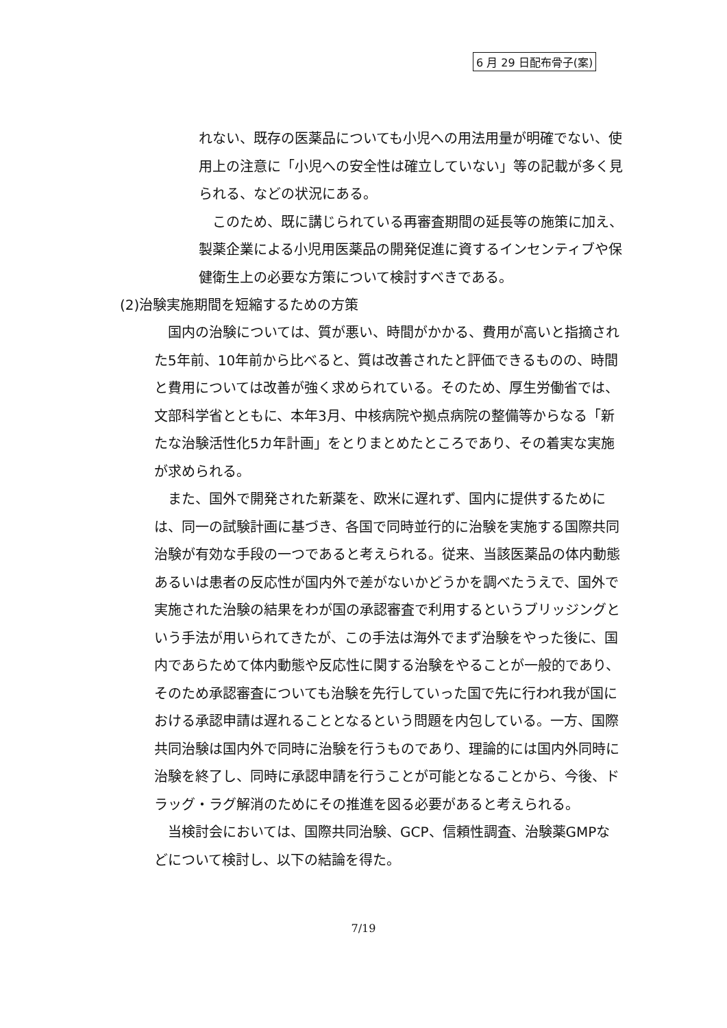6 月 29 日配布骨子(案)
れない、既存の医薬品についても小児への用法用量が明確でない、使用上の注意に「小児への安全性は確立していない」等の記載が多く見られる、などの状況にある。
　このため、既に講じられている再審査期間の延長等の施策に加え、製薬企業による小児用医薬品の開発促進に資するインセンティブや保健衛生上の必要な方策について検討すべきである。
(2)治験実施期間を短縮するための方策
　国内の治験については、質が悪い、時間がかかる、費用が高いと指摘された5年前、10年前から比べると、質は改善されたと評価できるものの、時間と費用については改善が強く求められている。そのため、厚生労働省では、文部科学省とともに、本年3月、中核病院や拠点病院の整備等からなる「新たな治験活性化5カ年計画」をとりまとめたところであり、その着実な実施が求められる。
　また、国外で開発された新薬を、欧米に遅れず、国内に提供するためには、同一の試験計画に基づき、各国で同時並行的に治験を実施する国際共同治験が有効な手段の一つであると考えられる。従来、当該医薬品の体内動態あるいは患者の反応性が国内外で差がないかどうかを調べたうえで、国外で実施された治験の結果をわが国の承認審査で利用するというブリッジングという手法が用いられてきたが、この手法は海外でまず治験をやった後に、国内であらためて体内動態や反応性に関する治験をやることが一般的であり、そのため承認審査についても治験を先行していった国で先に行われ我が国における承認申請は遅れることとなるという問題を内包している。一方、国際共同治験は国内外で同時に治験を行うものであり、理論的には国内外同時に治験を終了し、同時に承認申請を行うことが可能となることから、今後、ドラッグ・ラグ解消のためにその推進を図る必要があると考えられる。
　当検討会においては、国際共同治験、GCP、信頼性調査、治験薬GMPなどについて検討し、以下の結論を得た。
7/19